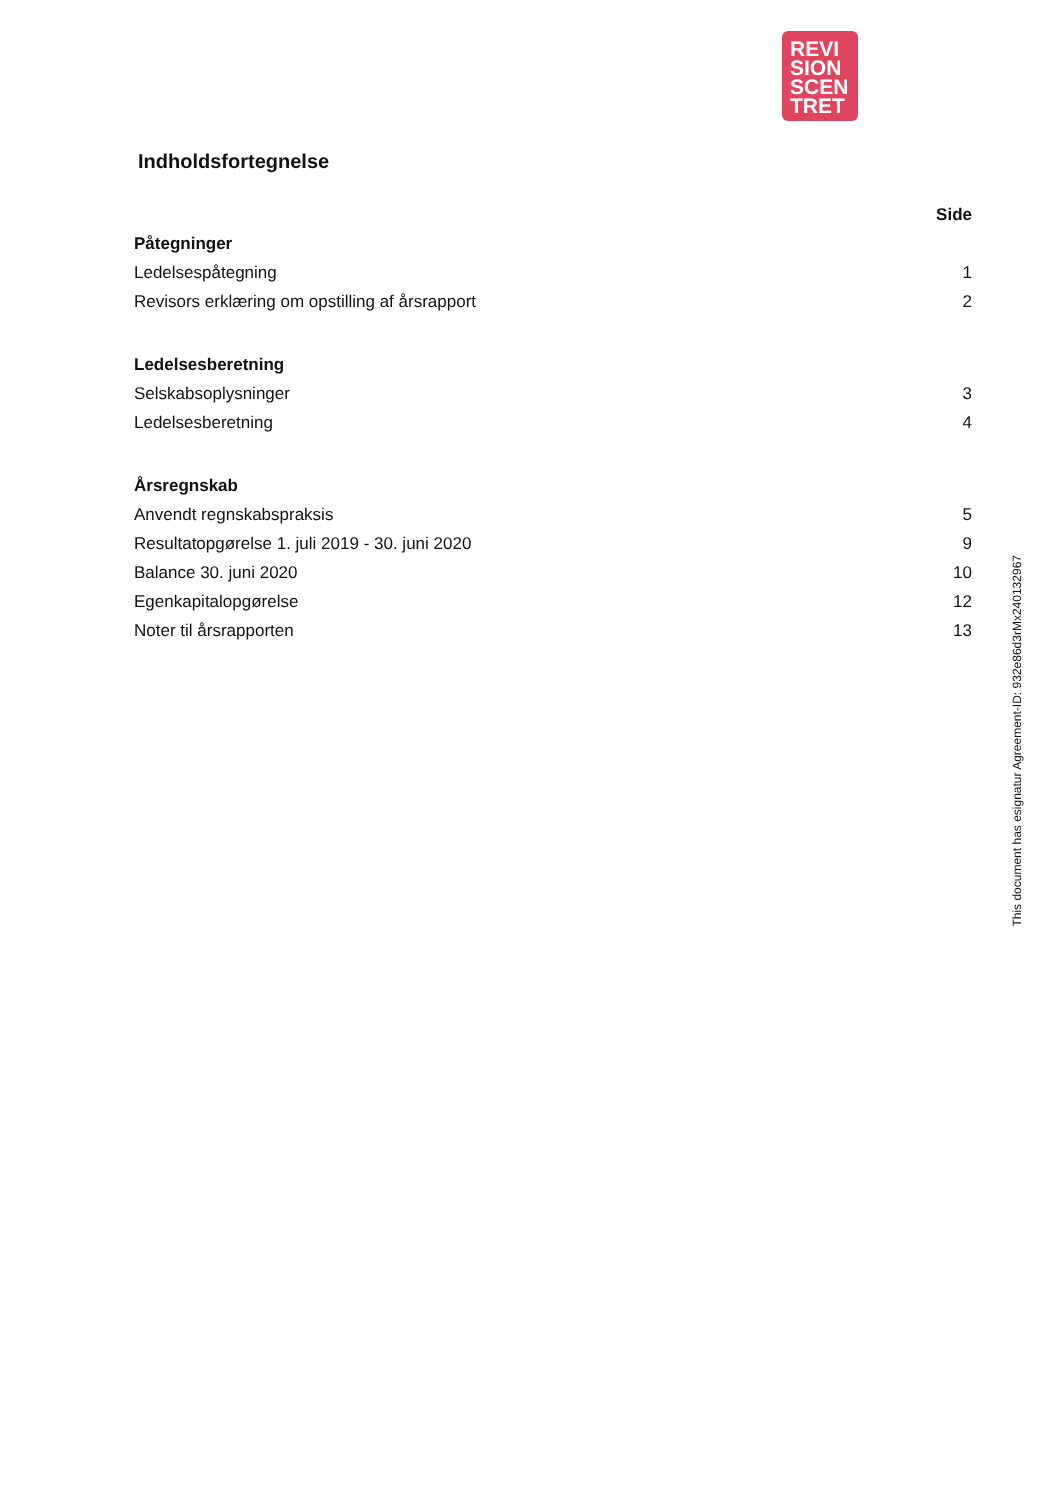REVI
SION
SCEN
TRET
Indholdsfortegnelse
| | Side |
| Påtegninger | |
| Ledelsespåtegning | 1 |
| Revisors erklæring om opstilling af årsrapport | 2 |
| Ledelsesberetning | |
| Selskabsoplysninger | 3 |
| Ledelsesberetning | 4 |
| Årsregnskab | |
| Anvendt regnskabspraksis | 5 |
| Resultatopgørelse 1. juli 2019 - 30. juni 2020 | 9 |
| Balance 30. juni 2020 | 10 |
| Egenkapitalopgørelse | 12 |
| Noter til årsrapporten | 13 |
This document has esignatur Agreement-ID: 932e86d3rMx240132967